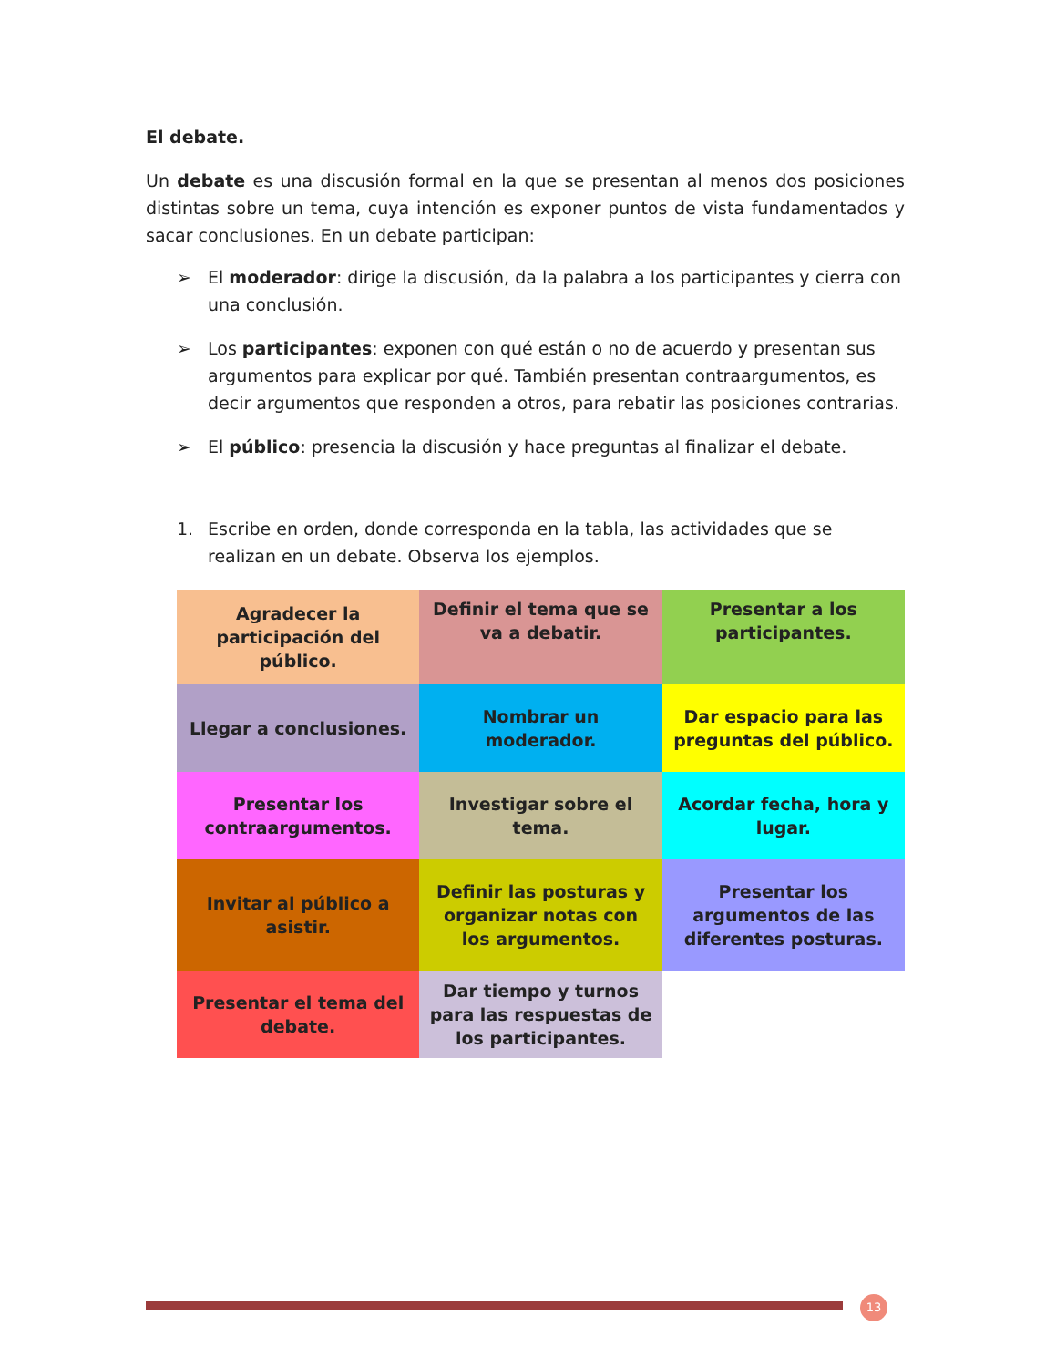El debate.
Un debate es una discusión formal en la que se presentan al menos dos posiciones distintas sobre un tema, cuya intención es exponer puntos de vista fundamentados y sacar conclusiones. En un debate participan:
➢ El moderador: dirige la discusión, da la palabra a los participantes y cierra con una conclusión.
➢ Los participantes: exponen con qué están o no de acuerdo y presentan sus argumentos para explicar por qué. También presentan contraargumentos, es decir argumentos que responden a otros, para rebatir las posiciones contrarias.
➢ El público: presencia la discusión y hace preguntas al finalizar el debate.
1. Escribe en orden, donde corresponda en la tabla, las actividades que se realizan en un debate. Observa los ejemplos.
| Agradecer la participación del público. | Definir el tema que se va a debatir. | Presentar a los participantes. |
| Llegar a conclusiones. | Nombrar un moderador. | Dar espacio para las preguntas del público. |
| Presentar los contraargumentos. | Investigar sobre el tema. | Acordar fecha, hora y lugar. |
| Invitar al público a asistir. | Definir las posturas y organizar notas con los argumentos. | Presentar los argumentos de las diferentes posturas. |
| Presentar el tema del debate. | Dar tiempo y turnos para las respuestas de los participantes. | |
13